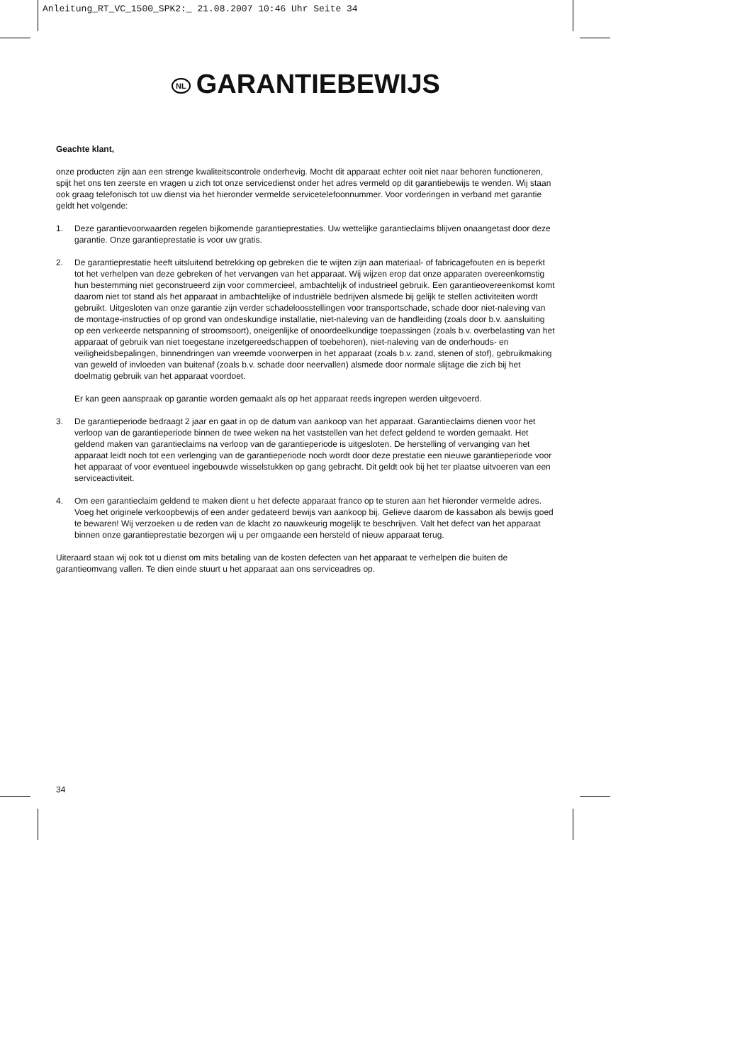Anleitung_RT_VC_1500_SPK2:_ 21.08.2007 10:46 Uhr Seite 34
NL GARANTIEBEWIJS
Geachte klant,
onze producten zijn aan een strenge kwaliteitscontrole onderhevig. Mocht dit apparaat echter ooit niet naar behoren functioneren, spijt het ons ten zeerste en vragen u zich tot onze servicedienst onder het adres vermeld op dit garantiebewijs te wenden. Wij staan ook graag telefonisch tot uw dienst via het hieronder vermelde servicetelefoonnummer. Voor vorderingen in verband met garantie geldt het volgende:
1. Deze garantievoorwaarden regelen bijkomende garantieprestaties. Uw wettelijke garantieclaims blijven onaangetast door deze garantie. Onze garantieprestatie is voor uw gratis.
2. De garantieprestatie heeft uitsluitend betrekking op gebreken die te wijten zijn aan materiaal- of fabricagefouten en is beperkt tot het verhelpen van deze gebreken of het vervangen van het apparaat. Wij wijzen erop dat onze apparaten overeenkomstig hun bestemming niet geconstrueerd zijn voor commercieel, ambachtelijk of industrieel gebruik. Een garantieovereenkomst komt daarom niet tot stand als het apparaat in ambachtelijke of industriële bedrijven alsmede bij gelijk te stellen activiteiten wordt gebruikt. Uitgesloten van onze garantie zijn verder schadeloosstellingen voor transportschade, schade door niet-naleving van de montage-instructies of op grond van ondeskundige installatie, niet-naleving van de handleiding (zoals door b.v. aansluiting op een verkeerde netspanning of stroomsoort), oneigenlijke of onoordeelkundige toepassingen (zoals b.v. overbelasting van het apparaat of gebruik van niet toegestane inzetgereedschappen of toebehoren), niet-naleving van de onderhouds- en veiligheidsbepalingen, binnendringen van vreemde voorwerpen in het apparaat (zoals b.v. zand, stenen of stof), gebruikmaking van geweld of invloeden van buitenaf (zoals b.v. schade door neervallen) alsmede door normale slijtage die zich bij het doelmatig gebruik van het apparaat voordoet.
Er kan geen aanspraak op garantie worden gemaakt als op het apparaat reeds ingrepen werden uitgevoerd.
3. De garantieperiode bedraagt 2 jaar en gaat in op de datum van aankoop van het apparaat. Garantieclaims dienen voor het verloop van de garantieperiode binnen de twee weken na het vaststellen van het defect geldend te worden gemaakt. Het geldend maken van garantieclaims na verloop van de garantieperiode is uitgesloten. De herstelling of vervanging van het apparaat leidt noch tot een verlenging van de garantieperiode noch wordt door deze prestatie een nieuwe garantieperiode voor het apparaat of voor eventueel ingebouwde wisselstukken op gang gebracht. Dit geldt ook bij het ter plaatse uitvoeren van een serviceactiviteit.
4. Om een garantieclaim geldend te maken dient u het defecte apparaat franco op te sturen aan het hieronder vermelde adres. Voeg het originele verkoopbewijs of een ander gedateerd bewijs van aankoop bij. Gelieve daarom de kassabon als bewijs goed te bewaren! Wij verzoeken u de reden van de klacht zo nauwkeurig mogelijk te beschrijven. Valt het defect van het apparaat binnen onze garantieprestatie bezorgen wij u per omgaande een hersteld of nieuw apparaat terug.
Uiteraard staan wij ook tot u dienst om mits betaling van de kosten defecten van het apparaat te verhelpen die buiten de garantieomvang vallen. Te dien einde stuurt u het apparaat aan ons serviceadres op.
34